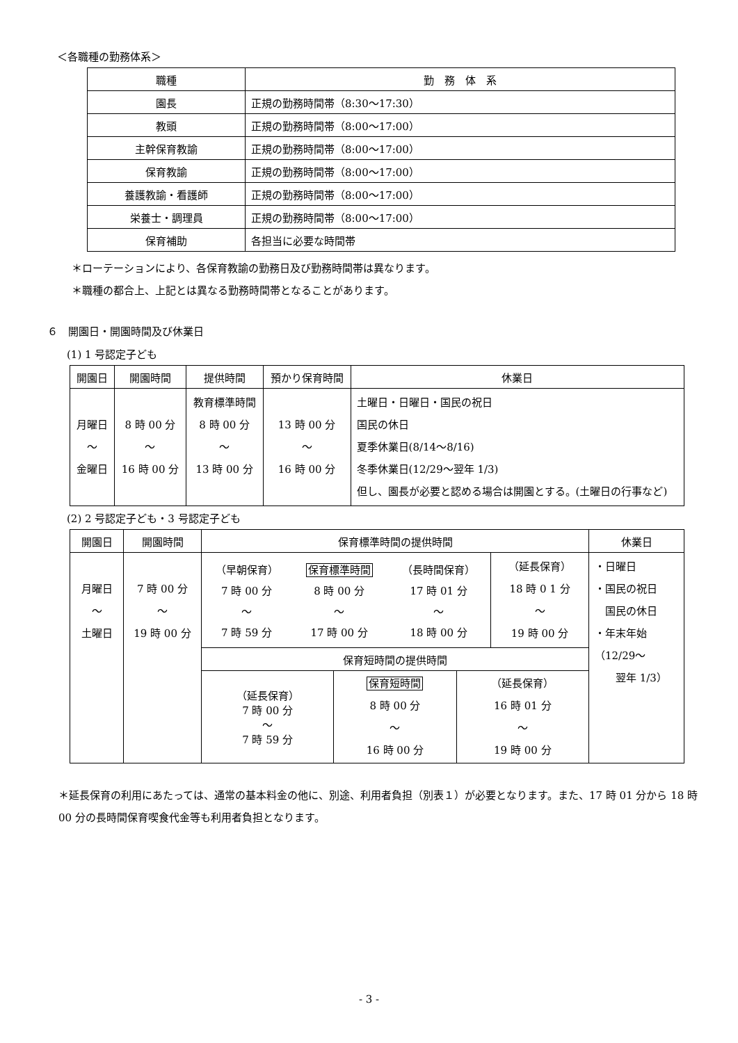＜各職種の勤務体系＞
| 職種 | 勤 務 体 系 |
| --- | --- |
| 園長 | 正規の勤務時間帯（8:30～17:30） |
| 教頭 | 正規の勤務時間帯（8:00～17:00） |
| 主幹保育教諭 | 正規の勤務時間帯（8:00～17:00） |
| 保育教諭 | 正規の勤務時間帯（8:00～17:00） |
| 養護教諭・看護師 | 正規の勤務時間帯（8:00～17:00） |
| 栄養士・調理員 | 正規の勤務時間帯（8:00～17:00） |
| 保育補助 | 各担当に必要な時間帯 |
＊ローテーションにより、各保育教諭の勤務日及び勤務時間帯は異なります。
＊職種の都合上、上記とは異なる勤務時間帯となることがあります。
６　開園日・開園時間及び休業日
(1) 1 号認定子ども
| 開園日 | 開園時間 | 提供時間 | 預かり保育時間 | 休業日 |
| --- | --- | --- | --- | --- |
| 月曜日 ～ 金曜日 | 8 時 00 分 ～ 16 時 00 分 | 教育標準時間 8 時 00 分 ～ 13 時 00 分 | 13 時 00 分 ～ 16 時 00 分 | 土曜日・日曜日・国民の祝日 国民の休日 夏季休業日(8/14～8/16) 冬季休業日(12/29～翌年 1/3) 但し、園長が必要と認める場合は開園とする。(土曜日の行事など) |
(2) 2 号認定子ども・3 号認定子ども
| 開園日 | 開園時間 | 保育標準時間の提供時間 | | 休業日 |
| --- | --- | --- | --- | --- |
| 月曜日 ～ 土曜日 | 7 時 00 分 ～ 19 時 00 分 | / （早朝保育） / 保育標準時間 / （長時間保育） / / 7 時 00 分 / 8 時 00 分 / 17 時 01 分 / / ～ / ～ / ～ / / 7 時 59 分 / 17 時 00 分 / 18 時 00 分 / | （延長保育） 18 時 0 1 分 ～ 19 時 00 分 | ・日曜日 ・国民の祝日 国民の休日 ・年末年始 （12/29～ 翌年 1/3） |
| | | 保育短時間の提供時間 | | |
| | | / （延長保育） 7 時 00 分 ～ 7 時 59 分 / 保育短時間 8 時 00 分 ～ 16 時 00 分 / （延長保育） 16 時 01 分 ～ 19 時 00 分 / | | |
＊延長保育の利用にあたっては、通常の基本料金の他に、別途、利用者負担（別表１）が必要となります。また、17 時 01 分から 18 時 00 分の長時間保育喫食代金等も利用者負担となります。
- 3 -